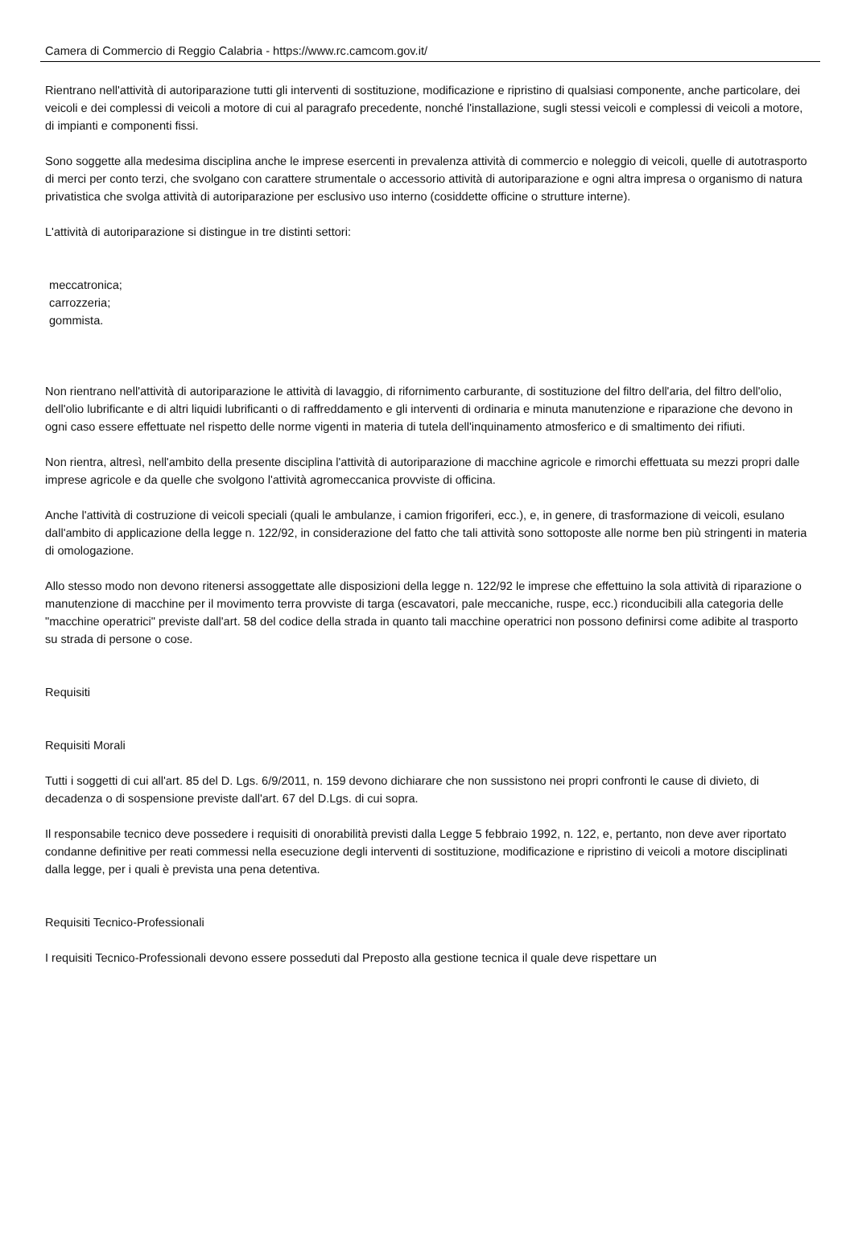Camera di Commercio di Reggio Calabria - https://www.rc.camcom.gov.it/
Rientrano nell'attività di autoriparazione tutti gli interventi di sostituzione, modificazione e ripristino di qualsiasi componente, anche particolare, dei veicoli e dei complessi di veicoli a motore di cui al paragrafo precedente, nonché l'installazione, sugli stessi veicoli e complessi di veicoli a motore, di impianti e componenti fissi.
Sono soggette alla medesima disciplina anche le imprese esercenti in prevalenza attività di commercio e noleggio di veicoli, quelle di autotrasporto di merci per conto terzi, che svolgano con carattere strumentale o accessorio attività di autoriparazione e ogni altra impresa o organismo di natura privatistica che svolga attività di autoriparazione per esclusivo uso interno (cosiddette officine o strutture interne).
L'attività di autoriparazione si distingue in tre distinti settori:
meccatronica;
carrozzeria;
gommista.
Non rientrano nell'attività di autoriparazione le attività di lavaggio, di rifornimento carburante, di sostituzione del filtro dell'aria, del filtro dell'olio, dell'olio lubrificante e di altri liquidi lubrificanti o di raffreddamento e gli interventi di ordinaria e minuta manutenzione e riparazione che devono in ogni caso essere effettuate nel rispetto delle norme vigenti in materia di tutela dell'inquinamento atmosferico e di smaltimento dei rifiuti.
Non rientra, altresì, nell'ambito della presente disciplina l'attività di autoriparazione di macchine agricole e rimorchi effettuata su mezzi propri dalle imprese agricole e da quelle che svolgono l'attività agromeccanica provviste di officina.
Anche l'attività di costruzione di veicoli speciali (quali le ambulanze, i camion frigoriferi, ecc.), e, in genere, di trasformazione di veicoli, esulano dall'ambito di applicazione della legge n. 122/92, in considerazione del fatto che tali attività sono sottoposte alle norme ben più stringenti in materia di omologazione.
Allo stesso modo non devono ritenersi assoggettate alle disposizioni della legge n. 122/92 le imprese che effettuino la sola attività di riparazione o manutenzione di macchine per il movimento terra provviste di targa (escavatori, pale meccaniche, ruspe, ecc.) riconducibili alla categoria delle "macchine operatrici" previste dall'art. 58 del codice della strada in quanto tali macchine operatrici non possono definirsi come adibite al trasporto su strada di persone o cose.
Requisiti
Requisiti Morali
Tutti i soggetti di cui all'art. 85 del D. Lgs. 6/9/2011, n. 159 devono dichiarare che non sussistono nei propri confronti le cause di divieto, di decadenza o di sospensione previste dall'art. 67 del D.Lgs. di cui sopra.
Il responsabile tecnico deve possedere i requisiti di onorabilità previsti dalla Legge 5 febbraio 1992, n. 122, e, pertanto, non deve aver riportato condanne definitive per reati commessi nella esecuzione degli interventi di sostituzione, modificazione e ripristino di veicoli a motore disciplinati dalla legge, per i quali è prevista una pena detentiva.
Requisiti Tecnico-Professionali
I requisiti Tecnico-Professionali devono essere posseduti dal Preposto alla gestione tecnica il quale deve rispettare un